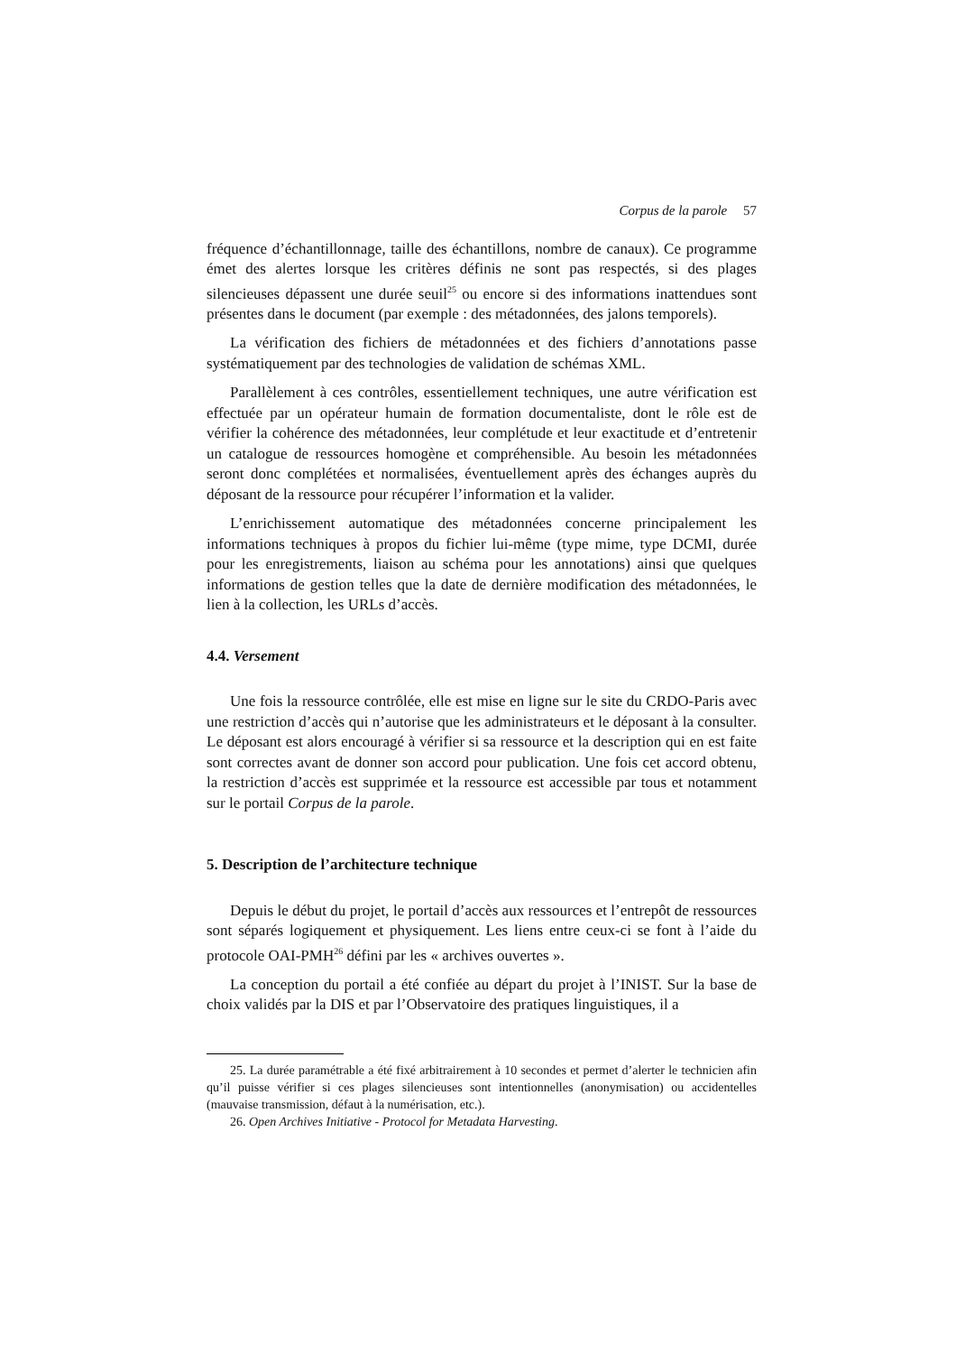Corpus de la parole 57
fréquence d’échantillonnage, taille des échantillons, nombre de canaux). Ce programme émet des alertes lorsque les critères définis ne sont pas respectés, si des plages silencieuses dépassent une durée seuil<sup>25</sup> ou encore si des informations inattendues sont présentes dans le document (par exemple : des métadonnées, des jalons temporels).
La vérification des fichiers de métadonnées et des fichiers d’annotations passe systématiquement par des technologies de validation de schémas XML.
Parallèlement à ces contrôles, essentiellement techniques, une autre vérification est effectuée par un opérateur humain de formation documentaliste, dont le rôle est de vérifier la cohérence des métadonnées, leur complétude et leur exactitude et d’entretenir un catalogue de ressources homogène et compréhensible. Au besoin les métadonnées seront donc complétées et normalisées, éventuellement après des échanges auprès du déposant de la ressource pour récupérer l’information et la valider.
L’enrichissement automatique des métadonnées concerne principalement les informations techniques à propos du fichier lui-même (type mime, type DCMI, durée pour les enregistrements, liaison au schéma pour les annotations) ainsi que quelques informations de gestion telles que la date de dernière modification des métadonnées, le lien à la collection, les URLs d’accès.
4.4. Versement
Une fois la ressource contrôlée, elle est mise en ligne sur le site du CRDO-Paris avec une restriction d’accès qui n’autorise que les administrateurs et le déposant à la consulter. Le déposant est alors encouragé à vérifier si sa ressource et la description qui en est faite sont correctes avant de donner son accord pour publication. Une fois cet accord obtenu, la restriction d’accès est supprimée et la ressource est accessible par tous et notamment sur le portail Corpus de la parole.
5. Description de l’architecture technique
Depuis le début du projet, le portail d’accès aux ressources et l’entrepôt de ressources sont séparés logiquement et physiquement. Les liens entre ceux-ci se font à l’aide du protocole OAI-PMH<sup>26</sup> défini par les « archives ouvertes ».
La conception du portail a été confiée au départ du projet à l’INIST. Sur la base de choix validés par la DIS et par l’Observatoire des pratiques linguistiques, il a
25. La durée paramétrable a été fixé arbitrairement à 10 secondes et permet d’alerter le technicien afin qu’il puisse vérifier si ces plages silencieuses sont intentionnelles (anonymisation) ou accidentelles (mauvaise transmission, défaut à la numérisation, etc.).
26. Open Archives Initiative - Protocol for Metadata Harvesting.